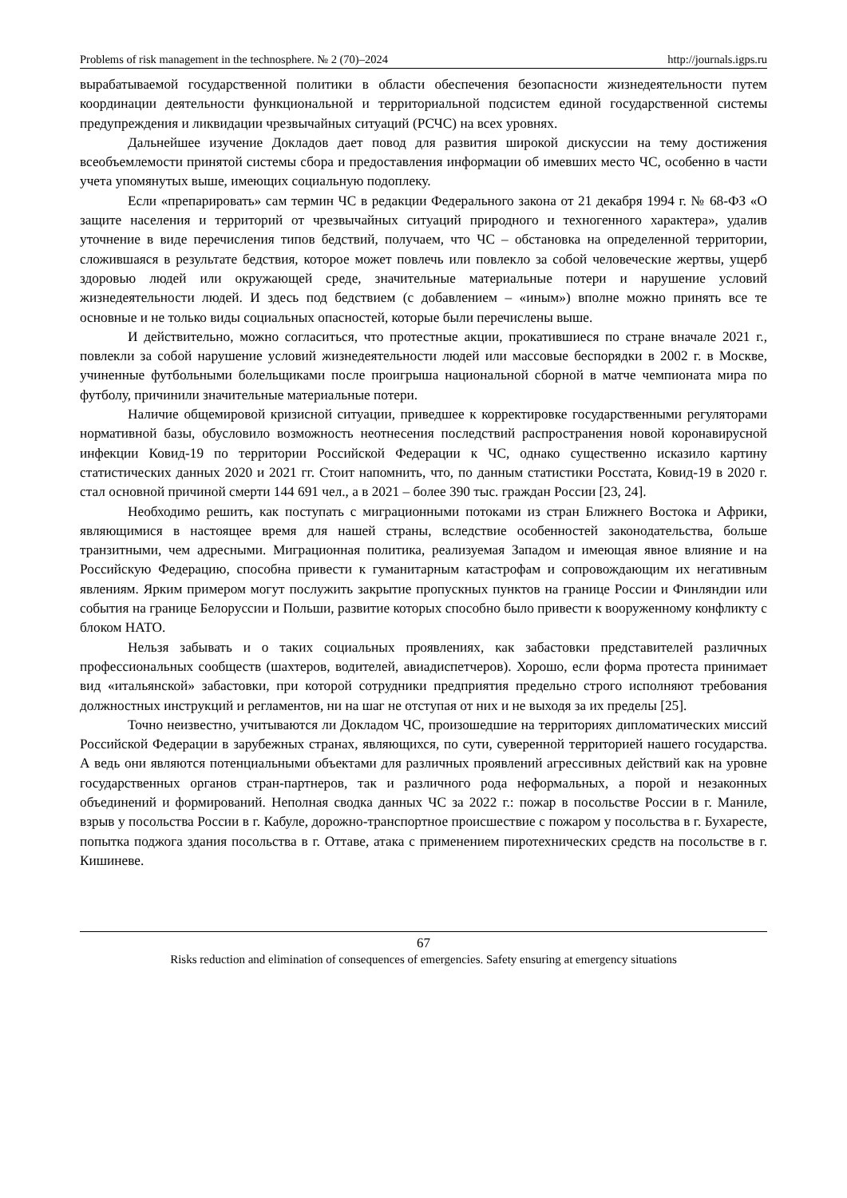Problems of risk management in the technosphere. № 2 (70)–2024 http://journals.igps.ru
вырабатываемой государственной политики в области обеспечения безопасности жизнедеятельности путем координации деятельности функциональной и территориальной подсистем единой государственной системы предупреждения и ликвидации чрезвычайных ситуаций (РСЧС) на всех уровнях.
Дальнейшее изучение Докладов дает повод для развития широкой дискуссии на тему достижения всеобъемлемости принятой системы сбора и предоставления информации об имевших место ЧС, особенно в части учета упомянутых выше, имеющих социальную подоплеку.
Если «препарировать» сам термин ЧС в редакции Федерального закона от 21 декабря 1994 г. № 68-ФЗ «О защите населения и территорий от чрезвычайных ситуаций природного и техногенного характера», удалив уточнение в виде перечисления типов бедствий, получаем, что ЧС – обстановка на определенной территории, сложившаяся в результате бедствия, которое может повлечь или повлекло за собой человеческие жертвы, ущерб здоровью людей или окружающей среде, значительные материальные потери и нарушение условий жизнедеятельности людей. И здесь под бедствием (с добавлением – «иным») вполне можно принять все те основные и не только виды социальных опасностей, которые были перечислены выше.
И действительно, можно согласиться, что протестные акции, прокатившиеся по стране вначале 2021 г., повлекли за собой нарушение условий жизнедеятельности людей или массовые беспорядки в 2002 г. в Москве, учиненные футбольными болельщиками после проигрыша национальной сборной в матче чемпионата мира по футболу, причинили значительные материальные потери.
Наличие общемировой кризисной ситуации, приведшее к корректировке государственными регуляторами нормативной базы, обусловило возможность неотнесения последствий распространения новой коронавирусной инфекции Ковид-19 по территории Российской Федерации к ЧС, однако существенно исказило картину статистических данных 2020 и 2021 гг. Стоит напомнить, что, по данным статистики Росстата, Ковид-19 в 2020 г. стал основной причиной смерти 144 691 чел., а в 2021 – более 390 тыс. граждан России [23, 24].
Необходимо решить, как поступать с миграционными потоками из стран Ближнего Востока и Африки, являющимися в настоящее время для нашей страны, вследствие особенностей законодательства, больше транзитными, чем адресными. Миграционная политика, реализуемая Западом и имеющая явное влияние и на Российскую Федерацию, способна привести к гуманитарным катастрофам и сопровождающим их негативным явлениям. Ярким примером могут послужить закрытие пропускных пунктов на границе России и Финляндии или события на границе Белоруссии и Польши, развитие которых способно было привести к вооруженному конфликту с блоком НАТО.
Нельзя забывать и о таких социальных проявлениях, как забастовки представителей различных профессиональных сообществ (шахтеров, водителей, авиадиспетчеров). Хорошо, если форма протеста принимает вид «итальянской» забастовки, при которой сотрудники предприятия предельно строго исполняют требования должностных инструкций и регламентов, ни на шаг не отступая от них и не выходя за их пределы [25].
Точно неизвестно, учитываются ли Докладом ЧС, произошедшие на территориях дипломатических миссий Российской Федерации в зарубежных странах, являющихся, по сути, суверенной территорией нашего государства. А ведь они являются потенциальными объектами для различных проявлений агрессивных действий как на уровне государственных органов стран-партнеров, так и различного рода неформальных, а порой и незаконных объединений и формирований. Неполная сводка данных ЧС за 2022 г.: пожар в посольстве России в г. Маниле, взрыв у посольства России в г. Кабуле, дорожно-транспортное происшествие с пожаром у посольства в г. Бухаресте, попытка поджога здания посольства в г. Оттаве, атака с применением пиротехнических средств на посольстве в г. Кишиневе.
67
Risks reduction and elimination of consequences of emergencies. Safety ensuring at emergency situations